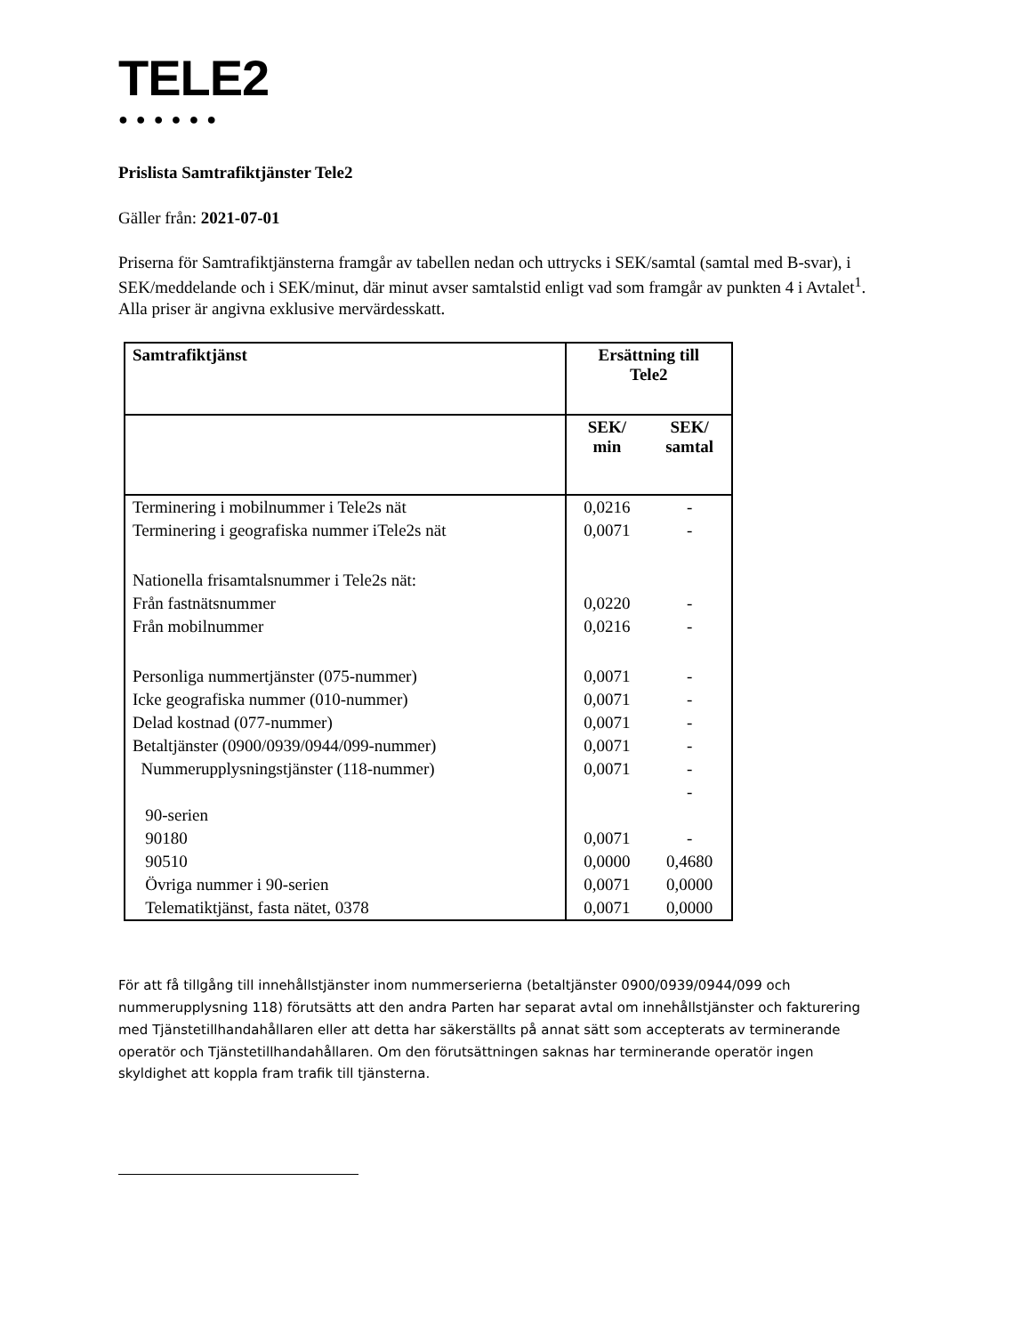TELE2
●●●●●●
Prislista Samtrafiktjänster Tele2
Gäller från: 2021-07-01
Priserna för Samtrafiktjänsterna framgår av tabellen nedan och uttrycks i SEK/samtal (samtal med B-svar), i SEK/meddelande och i SEK/minut, där minut avser samtalstid enligt vad som framgår av punkten 4 i Avtalet<sup>1</sup>. Alla priser är angivna exklusive mervärdesskatt.
| Samtrafiktjänst | Ersättning till Tele2 | |
| --- | --- | --- |
| | SEK/ min | SEK/ samtal |
| Terminering i mobilnummer i Tele2s nät | 0,0216 | - |
| Terminering i geografiska nummer iTele2s nät | 0,0071 | - |
| Nationella frisamtalsnummer i Tele2s nät: | | |
| Från fastnätsnummer | 0,0220 | - |
| Från mobilnummer | 0,0216 | - |
| Personliga nummertjänster (075-nummer) | 0,0071 | - |
| Icke geografiska nummer (010-nummer) | 0,0071 | - |
| Delad kostnad (077-nummer) | 0,0071 | - |
| Betaltjänster (0900/0939/0944/099-nummer) | 0,0071 | - |
| Nummerupplysningstjänster (118-nummer) | 0,0071 | - |
| | | - |
| 90-serien | | |
| 90180 | 0,0071 | - |
| 90510 | 0,0000 | 0,4680 |
| Övriga nummer i 90-serien | 0,0071 | 0,0000 |
| Telematiktjänst, fasta nätet, 0378 | 0,0071 | 0,0000 |
För att få tillgång till innehållstjänster inom nummerserierna (betaltjänster 0900/0939/0944/099 och nummerupplysning 118) förutsätts att den andra Parten har separat avtal om innehållstjänster och fakturering med Tjänstetillhandahållaren eller att detta har säkerställts på annat sätt som accepterats av terminerande operatör och Tjänstetillhandahållaren. Om den förutsättningen saknas har terminerande operatör ingen skyldighet att koppla fram trafik till tjänsterna.